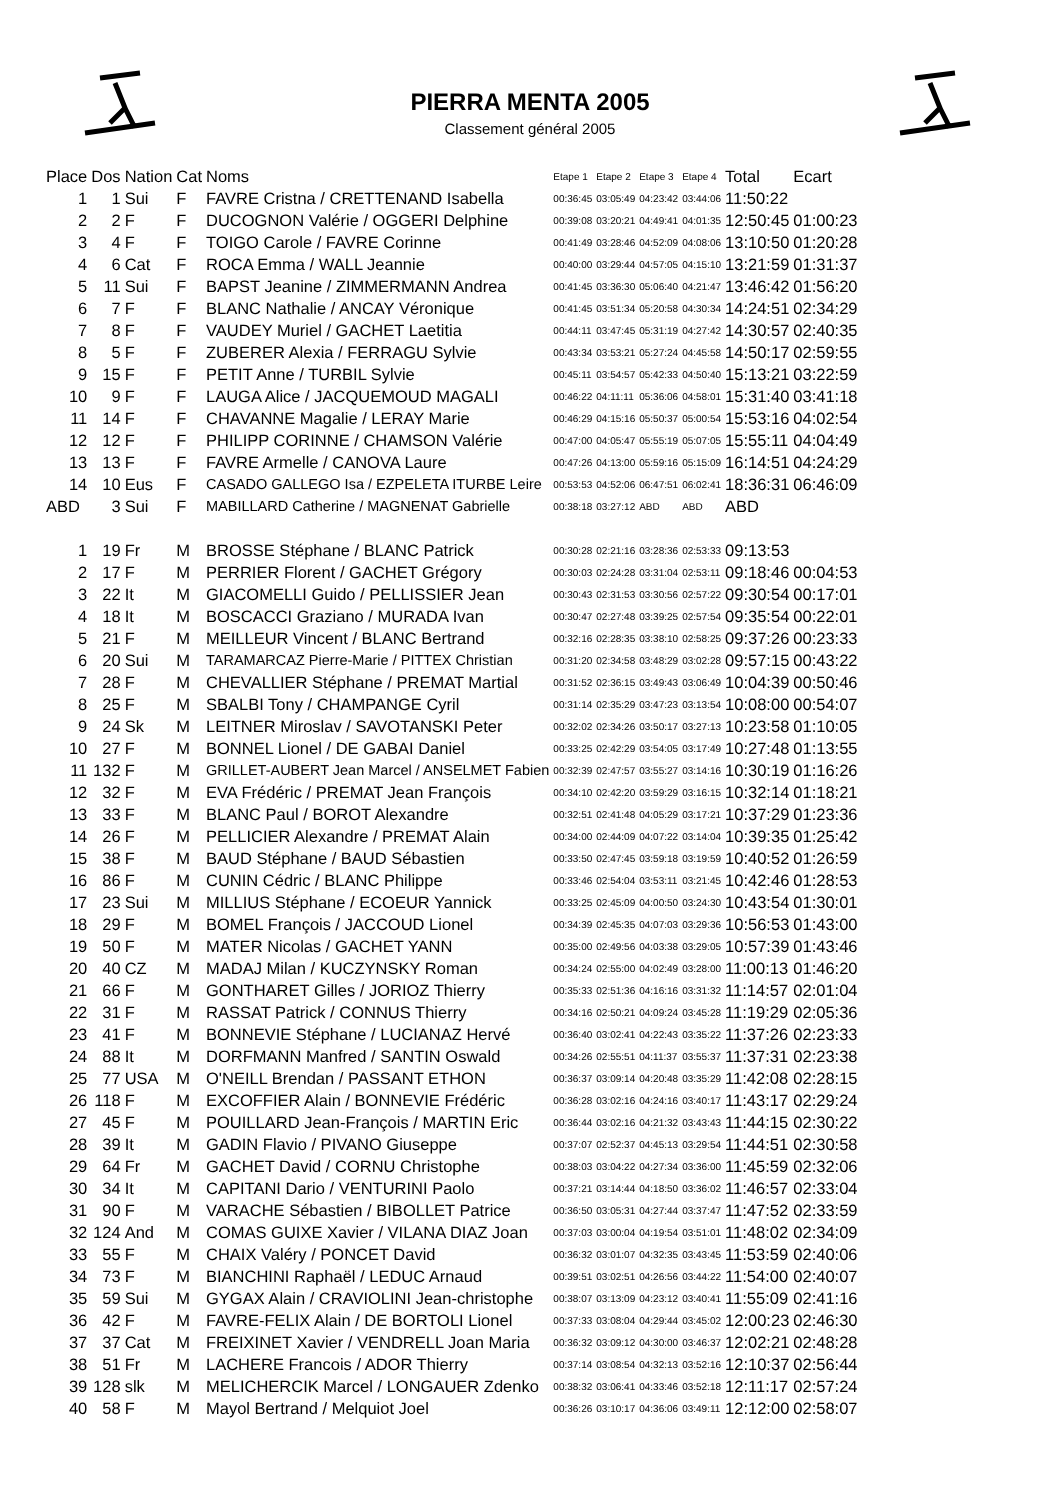PIERRA MENTA 2005
Classement général 2005
| Place | Dos | Nation | Cat | Noms | Etape 1 | Etape 2 | Etape 3 | Etape 4 | Total | Ecart |
| --- | --- | --- | --- | --- | --- | --- | --- | --- | --- | --- |
| 1 | 1 | Sui | F | FAVRE Cristna / CRETTENAND Isabella | 00:36:45 | 03:05:49 | 04:23:42 | 03:44:06 | 11:50:22 | |
| 2 | 2 | F | F | DUCOGNON Valérie / OGGERI Delphine | 00:39:08 | 03:20:21 | 04:49:41 | 04:01:35 | 12:50:45 | 01:00:23 |
| 3 | 4 | F | F | TOIGO Carole / FAVRE Corinne | 00:41:49 | 03:28:46 | 04:52:09 | 04:08:06 | 13:10:50 | 01:20:28 |
| 4 | 6 | Cat | F | ROCA Emma / WALL Jeannie | 00:40:00 | 03:29:44 | 04:57:05 | 04:15:10 | 13:21:59 | 01:31:37 |
| 5 | 11 | Sui | F | BAPST Jeanine / ZIMMERMANN Andrea | 00:41:45 | 03:36:30 | 05:06:40 | 04:21:47 | 13:46:42 | 01:56:20 |
| 6 | 7 | F | F | BLANC Nathalie / ANCAY Véronique | 00:41:45 | 03:51:34 | 05:20:58 | 04:30:34 | 14:24:51 | 02:34:29 |
| 7 | 8 | F | F | VAUDEY Muriel / GACHET Laetitia | 00:44:11 | 03:47:45 | 05:31:19 | 04:27:42 | 14:30:57 | 02:40:35 |
| 8 | 5 | F | F | ZUBERER Alexia / FERRAGU Sylvie | 00:43:34 | 03:53:21 | 05:27:24 | 04:45:58 | 14:50:17 | 02:59:55 |
| 9 | 15 | F | F | PETIT Anne / TURBIL Sylvie | 00:45:11 | 03:54:57 | 05:42:33 | 04:50:40 | 15:13:21 | 03:22:59 |
| 10 | 9 | F | F | LAUGA Alice / JACQUEMOUD MAGALI | 00:46:22 | 04:11:11 | 05:36:06 | 04:58:01 | 15:31:40 | 03:41:18 |
| 11 | 14 | F | F | CHAVANNE Magalie / LERAY Marie | 00:46:29 | 04:15:16 | 05:50:37 | 05:00:54 | 15:53:16 | 04:02:54 |
| 12 | 12 | F | F | PHILIPP CORINNE / CHAMSON Valérie | 00:47:00 | 04:05:47 | 05:55:19 | 05:07:05 | 15:55:11 | 04:04:49 |
| 13 | 13 | F | F | FAVRE Armelle / CANOVA Laure | 00:47:26 | 04:13:00 | 05:59:16 | 05:15:09 | 16:14:51 | 04:24:29 |
| 14 | 10 | Eus | F | CASADO GALLEGO Isa / EZPELETA ITURBE Leire | 00:53:53 | 04:52:06 | 06:47:51 | 06:02:41 | 18:36:31 | 06:46:09 |
| ABD | 3 | Sui | F | MABILLARD Catherine / MAGNENAT Gabrielle | 00:38:18 | 03:27:12 | ABD | ABD | ABD | |
| 1 | 19 | Fr | M | BROSSE Stéphane / BLANC Patrick | 00:30:28 | 02:21:16 | 03:28:36 | 02:53:33 | 09:13:53 | |
| 2 | 17 | F | M | PERRIER Florent / GACHET Grégory | 00:30:03 | 02:24:28 | 03:31:04 | 02:53:11 | 09:18:46 | 00:04:53 |
| 3 | 22 | It | M | GIACOMELLI Guido / PELLISSIER Jean | 00:30:43 | 02:31:53 | 03:30:56 | 02:57:22 | 09:30:54 | 00:17:01 |
| 4 | 18 | It | M | BOSCACCI Graziano / MURADA Ivan | 00:30:47 | 02:27:48 | 03:39:25 | 02:57:54 | 09:35:54 | 00:22:01 |
| 5 | 21 | F | M | MEILLEUR Vincent / BLANC Bertrand | 00:32:16 | 02:28:35 | 03:38:10 | 02:58:25 | 09:37:26 | 00:23:33 |
| 6 | 20 | Sui | M | TARAMARCAZ Pierre-Marie / PITTEX Christian | 00:31:20 | 02:34:58 | 03:48:29 | 03:02:28 | 09:57:15 | 00:43:22 |
| 7 | 28 | F | M | CHEVALLIER Stéphane / PREMAT Martial | 00:31:52 | 02:36:15 | 03:49:43 | 03:06:49 | 10:04:39 | 00:50:46 |
| 8 | 25 | F | M | SBALBI Tony / CHAMPANGE Cyril | 00:31:14 | 02:35:29 | 03:47:23 | 03:13:54 | 10:08:00 | 00:54:07 |
| 9 | 24 | Sk | M | LEITNER Miroslav / SAVOTANSKI Peter | 00:32:02 | 02:34:26 | 03:50:17 | 03:27:13 | 10:23:58 | 01:10:05 |
| 10 | 27 | F | M | BONNEL Lionel / DE GABAI Daniel | 00:33:25 | 02:42:29 | 03:54:05 | 03:17:49 | 10:27:48 | 01:13:55 |
| 11 | 132 | F | M | GRILLET-AUBERT Jean Marcel / ANSELMET Fabien | 00:32:39 | 02:47:57 | 03:55:27 | 03:14:16 | 10:30:19 | 01:16:26 |
| 12 | 32 | F | M | EVA Frédéric / PREMAT Jean François | 00:34:10 | 02:42:20 | 03:59:29 | 03:16:15 | 10:32:14 | 01:18:21 |
| 13 | 33 | F | M | BLANC Paul / BOROT Alexandre | 00:32:51 | 02:41:48 | 04:05:29 | 03:17:21 | 10:37:29 | 01:23:36 |
| 14 | 26 | F | M | PELLICIER Alexandre / PREMAT Alain | 00:34:00 | 02:44:09 | 04:07:22 | 03:14:04 | 10:39:35 | 01:25:42 |
| 15 | 38 | F | M | BAUD Stéphane / BAUD Sébastien | 00:33:50 | 02:47:45 | 03:59:18 | 03:19:59 | 10:40:52 | 01:26:59 |
| 16 | 86 | F | M | CUNIN Cédric / BLANC Philippe | 00:33:46 | 02:54:04 | 03:53:11 | 03:21:45 | 10:42:46 | 01:28:53 |
| 17 | 23 | Sui | M | MILLIUS Stéphane / ECOEUR Yannick | 00:33:25 | 02:45:09 | 04:00:50 | 03:24:30 | 10:43:54 | 01:30:01 |
| 18 | 29 | F | M | BOMEL François / JACCOUD Lionel | 00:34:39 | 02:45:35 | 04:07:03 | 03:29:36 | 10:56:53 | 01:43:00 |
| 19 | 50 | F | M | MATER Nicolas / GACHET YANN | 00:35:00 | 02:49:56 | 04:03:38 | 03:29:05 | 10:57:39 | 01:43:46 |
| 20 | 40 | CZ | M | MADAJ Milan / KUCZYNSKY Roman | 00:34:24 | 02:55:00 | 04:02:49 | 03:28:00 | 11:00:13 | 01:46:20 |
| 21 | 66 | F | M | GONTHARET Gilles / JORIOZ Thierry | 00:35:33 | 02:51:36 | 04:16:16 | 03:31:32 | 11:14:57 | 02:01:04 |
| 22 | 31 | F | M | RASSAT Patrick / CONNUS Thierry | 00:34:16 | 02:50:21 | 04:09:24 | 03:45:28 | 11:19:29 | 02:05:36 |
| 23 | 41 | F | M | BONNEVIE Stéphane / LUCIANAZ Hervé | 00:36:40 | 03:02:41 | 04:22:43 | 03:35:22 | 11:37:26 | 02:23:33 |
| 24 | 88 | It | M | DORFMANN Manfred / SANTIN Oswald | 00:34:26 | 02:55:51 | 04:11:37 | 03:55:37 | 11:37:31 | 02:23:38 |
| 25 | 77 | USA | M | O'NEILL Brendan / PASSANT ETHON | 00:36:37 | 03:09:14 | 04:20:48 | 03:35:29 | 11:42:08 | 02:28:15 |
| 26 | 118 | F | M | EXCOFFIER Alain / BONNEVIE Frédéric | 00:36:28 | 03:02:16 | 04:24:16 | 03:40:17 | 11:43:17 | 02:29:24 |
| 27 | 45 | F | M | POUILLARD Jean-François / MARTIN Eric | 00:36:44 | 03:02:16 | 04:21:32 | 03:43:43 | 11:44:15 | 02:30:22 |
| 28 | 39 | It | M | GADIN Flavio / PIVANO Giuseppe | 00:37:07 | 02:52:37 | 04:45:13 | 03:29:54 | 11:44:51 | 02:30:58 |
| 29 | 64 | Fr | M | GACHET David / CORNU Christophe | 00:38:03 | 03:04:22 | 04:27:34 | 03:36:00 | 11:45:59 | 02:32:06 |
| 30 | 34 | It | M | CAPITANI Dario / VENTURINI Paolo | 00:37:21 | 03:14:44 | 04:18:50 | 03:36:02 | 11:46:57 | 02:33:04 |
| 31 | 90 | F | M | VARACHE Sébastien / BIBOLLET Patrice | 00:36:50 | 03:05:31 | 04:27:44 | 03:37:47 | 11:47:52 | 02:33:59 |
| 32 | 124 | And | M | COMAS GUIXE Xavier / VILANA DIAZ Joan | 00:37:03 | 03:00:04 | 04:19:54 | 03:51:01 | 11:48:02 | 02:34:09 |
| 33 | 55 | F | M | CHAIX Valéry / PONCET David | 00:36:32 | 03:01:07 | 04:32:35 | 03:43:45 | 11:53:59 | 02:40:06 |
| 34 | 73 | F | M | BIANCHINI Raphaël / LEDUC Arnaud | 00:39:51 | 03:02:51 | 04:26:56 | 03:44:22 | 11:54:00 | 02:40:07 |
| 35 | 59 | Sui | M | GYGAX Alain / CRAVIOLINI Jean-christophe | 00:38:07 | 03:13:09 | 04:23:12 | 03:40:41 | 11:55:09 | 02:41:16 |
| 36 | 42 | F | M | FAVRE-FELIX Alain / DE BORTOLI Lionel | 00:37:33 | 03:08:04 | 04:29:44 | 03:45:02 | 12:00:23 | 02:46:30 |
| 37 | 37 | Cat | M | FREIXINET Xavier / VENDRELL Joan Maria | 00:36:32 | 03:09:12 | 04:30:00 | 03:46:37 | 12:02:21 | 02:48:28 |
| 38 | 51 | Fr | M | LACHERE Francois / ADOR Thierry | 00:37:14 | 03:08:54 | 04:32:13 | 03:52:16 | 12:10:37 | 02:56:44 |
| 39 | 128 | slk | M | MELICHERCIK Marcel / LONGAUER Zdenko | 00:38:32 | 03:06:41 | 04:33:46 | 03:52:18 | 12:11:17 | 02:57:24 |
| 40 | 58 | F | M | Mayol Bertrand / Melquiot Joel | 00:36:26 | 03:10:17 | 04:36:06 | 03:49:11 | 12:12:00 | 02:58:07 |